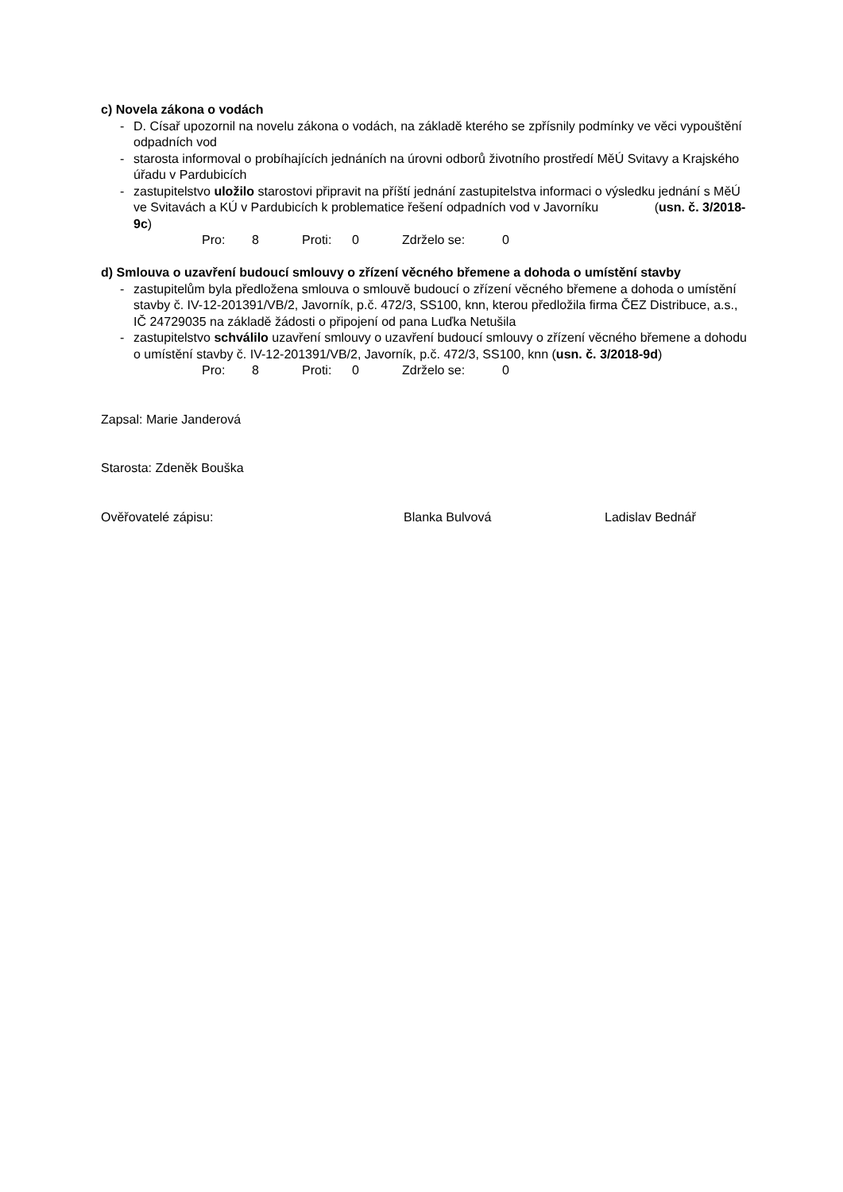c) Novela zákona o vodách
- D. Císař upozornil na novelu zákona o vodách, na základě kterého se zpřísnily podmínky ve věci vypouštění odpadních vod
- starosta informoval o probíhajících jednáních na úrovni odborů životního prostředí MěÚ Svitavy a Krajského úřadu v Pardubicích
- zastupitelstvo uložilo starostovi připravit na příští jednání zastupitelstva informaci o výsledku jednání s MěÚ ve Svitavách a KÚ v Pardubicích k problematice řešení odpadních vod v Javorníku (usn. č. 3/2018-9c)
Pro: 8 Proti: 0 Zdrželo se: 0
d) Smlouva o uzavření budoucí smlouvy o zřízení věcného břemene a dohoda o umístění stavby
- zastupitelům byla předložena smlouva o smlouvě budoucí o zřízení věcného břemene a dohoda o umístění stavby č. IV-12-201391/VB/2, Javorník, p.č. 472/3, SS100, knn, kterou předložila firma ČEZ Distribuce, a.s., IČ 24729035 na základě žádosti o připojení od pana Luďka Netušila
- zastupitelstvo schválilo uzavření smlouvy o uzavření budoucí smlouvy o zřízení věcného břemene a dohodu o umístění stavby č. IV-12-201391/VB/2, Javorník, p.č. 472/3, SS100, knn (usn. č. 3/2018-9d)
Pro: 8 Proti: 0 Zdrželo se: 0
Zapsal: Marie Janderová
Starosta: Zdeněk Bouška
Ověřovatelé zápisu: Blanka Bulvová Ladislav Bednář